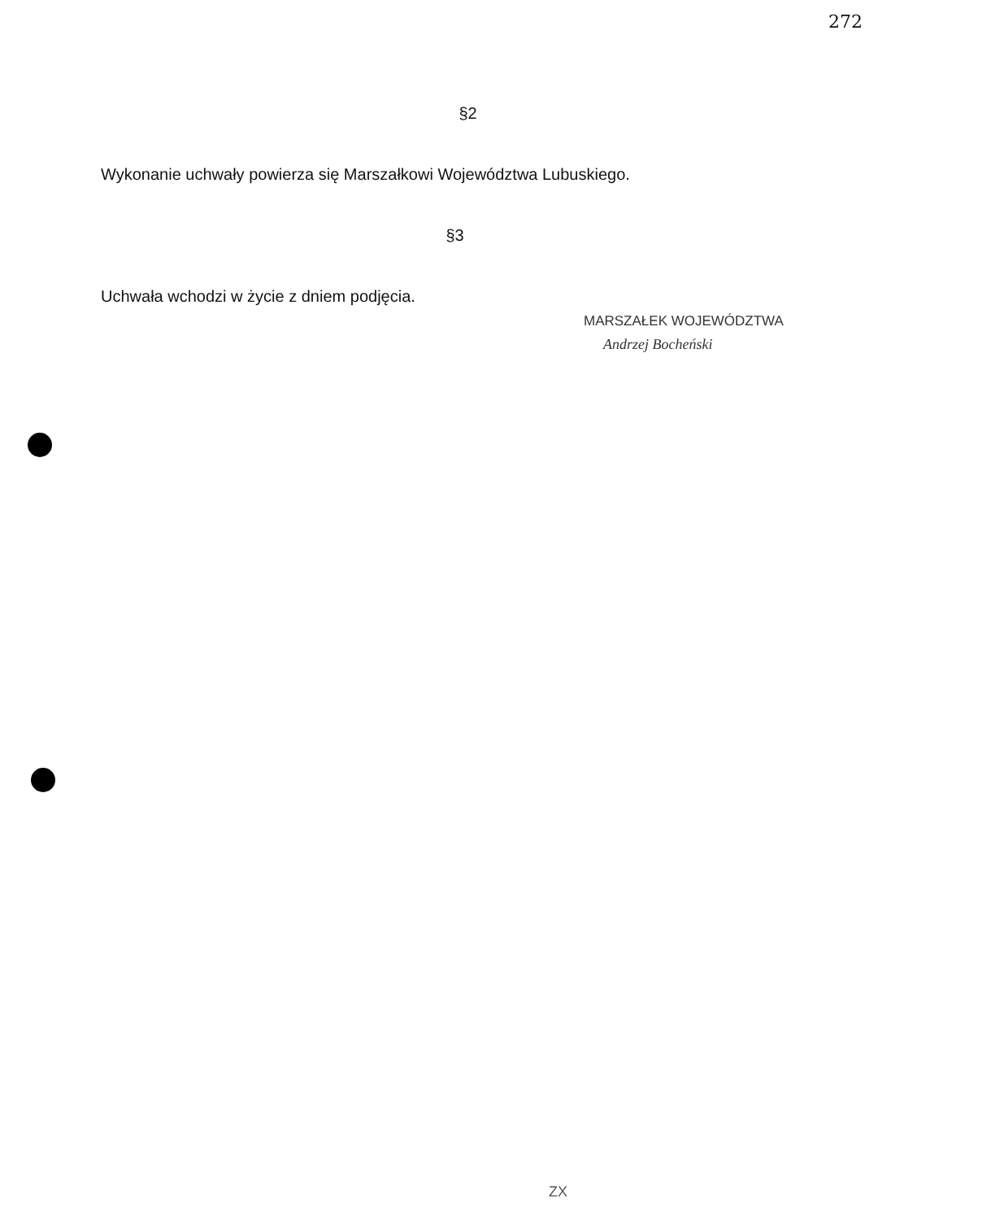272
§2
Wykonanie uchwały powierza się Marszałkowi Województwa Lubuskiego.
§3
Uchwała wchodzi w życie z dniem podjęcia.
MARSZAŁEK WOJEWÓDZTWA
Andrzej Bocheński
ZX